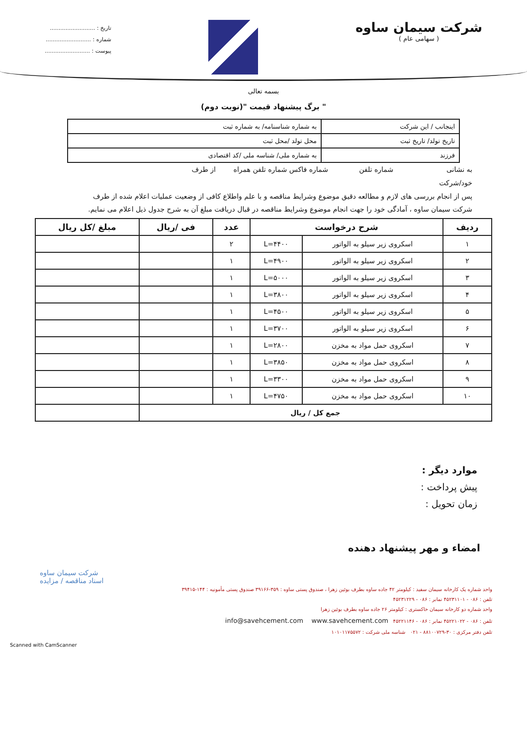شرکت سیمان ساوه
( سهامی عام )
تاریخ : ..........................
شماره : ..........................
پیوست : ..........................
بسمه تعالی
" برگ پیشنهاد قیمت "(نوبت دوم)
| اینجانب / این شرکت | به شماره شناسنامه/ به شماره ثبت |
| تاریخ تولد/ تاریخ ثبت | محل تولد /محل ثبت |
| فرزند | به شماره ملی/ شناسه ملی /کد اقتصادی |
به نشانی شماره تلفن شماره فاکس شماره تلفن همراه از طرف
خود/شرکت
پس از انجام بررسی های لازم و مطالعه دقیق موضوع وشرایط مناقصه و با علم واطلاع کافی از وضعیت عملیات اعلام شده از طرف شرکت سیمان ساوه ، آمادگی خود را جهت انجام موضوع وشرایط مناقصه در قبال دریافت مبلغ آن به شرح جدول ذیل اعلام می نمایم.
| ردیف | شرح درخواست | | عدد | فی /ریال | مبلغ /کل ریال |
| --- | --- | --- | --- | --- | --- |
| ۱ | اسکروی زیر سیلو به الواتور | L=۴۴۰۰ | ۲ | | |
| ۲ | اسکروی زیر سیلو به الواتور | L=۴۹۰۰ | ۱ | | |
| ۳ | اسکروی زیر سیلو به الواتور | L=۵۰۰۰ | ۱ | | |
| ۴ | اسکروی زیر سیلو به الواتور | L=۳۸۰۰ | ۱ | | |
| ۵ | اسکروی زیر سیلو به الواتور | L=۴۵۰۰ | ۱ | | |
| ۶ | اسکروی زیر سیلو به الواتور | L=۳۷۰۰ | ۱ | | |
| ۷ | اسکروی حمل مواد به مخزن | L=۲۸۰۰ | ۱ | | |
| ۸ | اسکروی حمل مواد به مخزن | L=۳۸۵۰ | ۱ | | |
| ۹ | اسکروی حمل مواد به مخزن | L=۳۳۰۰ | ۱ | | |
| ۱۰ | اسکروی حمل مواد به مخزن | L=۴۷۵۰ | ۱ | | |
| جمع کل / ریال | | | | | |
موارد دیگر :
پیش پرداخت :
زمان تحویل :
امضاء و مهر پیشنهاد دهنده
شرکت سیمان ساوه
اسناد مناقصه / مزایده
واحد شماره یک کارخانه سیمان سفید : کیلومتر ۴۲ جاده ساوه بطرف بوئین زهرا ، صندوق پستی ساوه : ۳۵۹-۳۹۱۶۶ صندوق پستی مأمونیه : ۱۴۴-۳۹۴۱۵
تلفن : ۰۸۶ - ۴۵۲۳۱۱۰۱ نمابر : ۰۸۶ - ۴۵۲۳۱۲۲۹
واحد شماره دو کارخانه سیمان خاکستری : کیلومتر ۲۶ جاده ساوه بطرف بوئین زهرا
تلفن : ۰۸۶ - ۴۵۲۲۱۰۲۲ نمابر : ۰۸۶ - ۴۵۲۲۱۱۴۶ info@savehcement.com www.savehcement.com
تلفن دفتر مرکزی : ۳۰-۸۸۱۰۰۷۲۹ - ۰۲۱ شناسه ملی شرکت : ۱۰۱۰۱۱۷۵۵۷۲
Scanned with CamScanner